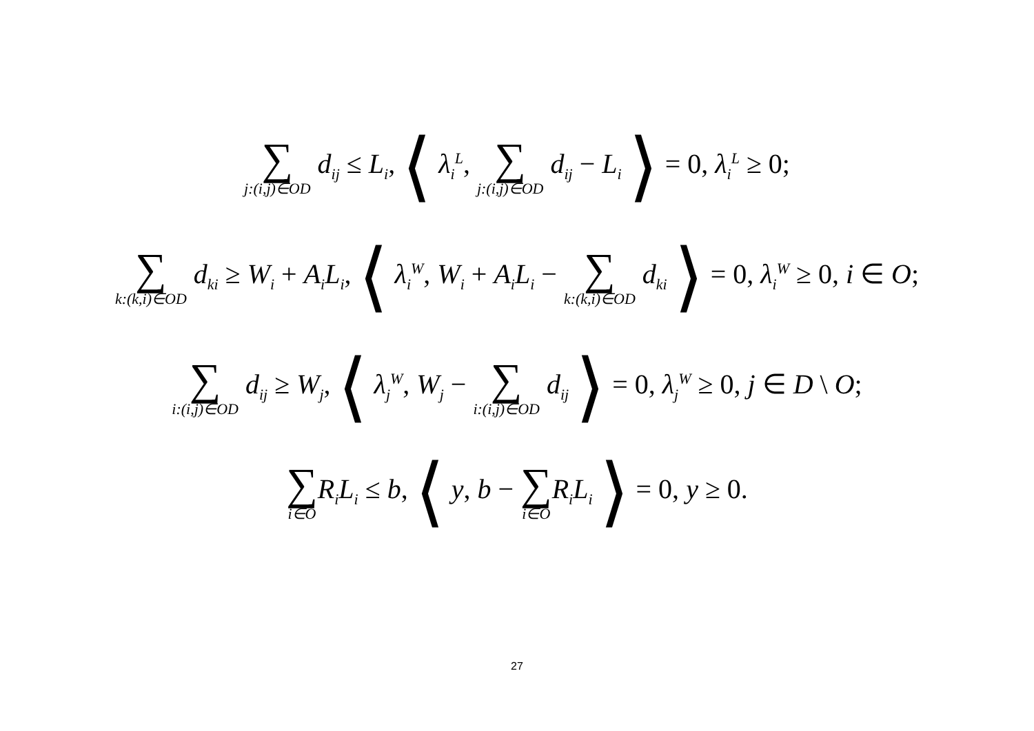∑ j:(i,j)∈OD d<sub>ij</sub> ≤ L<sub>i</sub>, ⟨ λ<sub>i</sub><sup>L</sup>, ∑ j:(i,j)∈OD d<sub>ij</sub> − L<sub>i</sub> ⟩ = 0, λ<sub>i</sub><sup>L</sup> ≥ 0;
∑ k:(k,i)∈OD d<sub>ki</sub> ≥ W<sub>i</sub> + A<sub>i</sub>L<sub>i</sub>, ⟨ λ<sub>i</sub><sup>W</sup>, W<sub>i</sub> + A<sub>i</sub>L<sub>i</sub> − ∑ k:(k,i)∈OD d<sub>ki</sub> ⟩ = 0, λ<sub>i</sub><sup>W</sup> ≥ 0, i ∈ O;
∑ i:(i,j)∈OD d<sub>ij</sub> ≥ W<sub>j</sub>, ⟨ λ<sub>j</sub><sup>W</sup>, W<sub>j</sub> − ∑ i:(i,j)∈OD d<sub>ij</sub> ⟩ = 0, λ<sub>j</sub><sup>W</sup> ≥ 0, j ∈ D \ O;
∑ i∈O R<sub>i</sub>L<sub>i</sub> ≤ b, ⟨ y, b − ∑ i∈O R<sub>i</sub>L<sub>i</sub> ⟩ = 0, y ≥ 0.
27